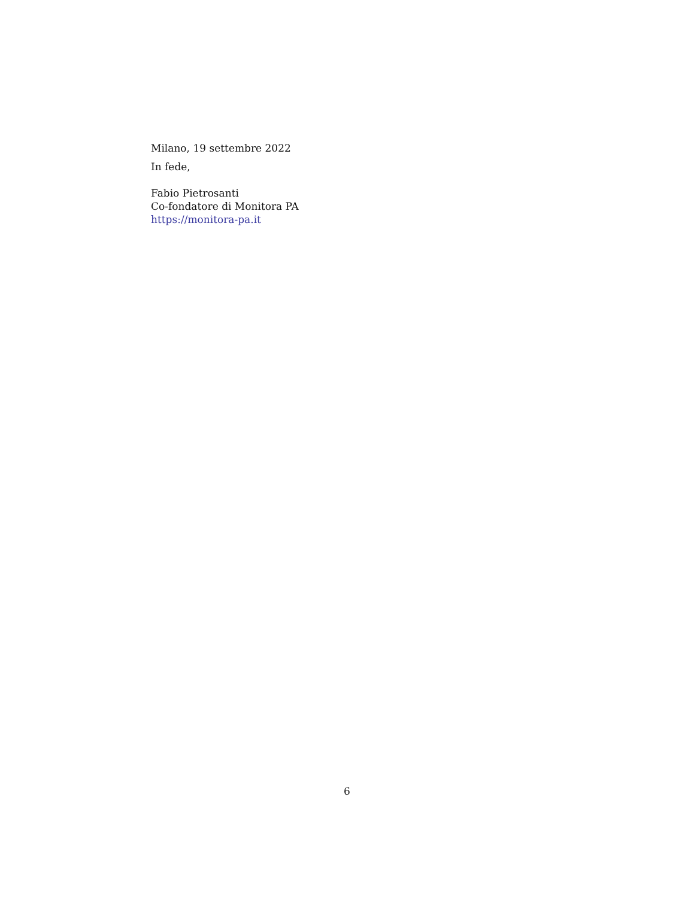Milano, 19 settembre 2022
In fede,
Fabio Pietrosanti
Co-fondatore di Monitora PA
https://monitora-pa.it
6